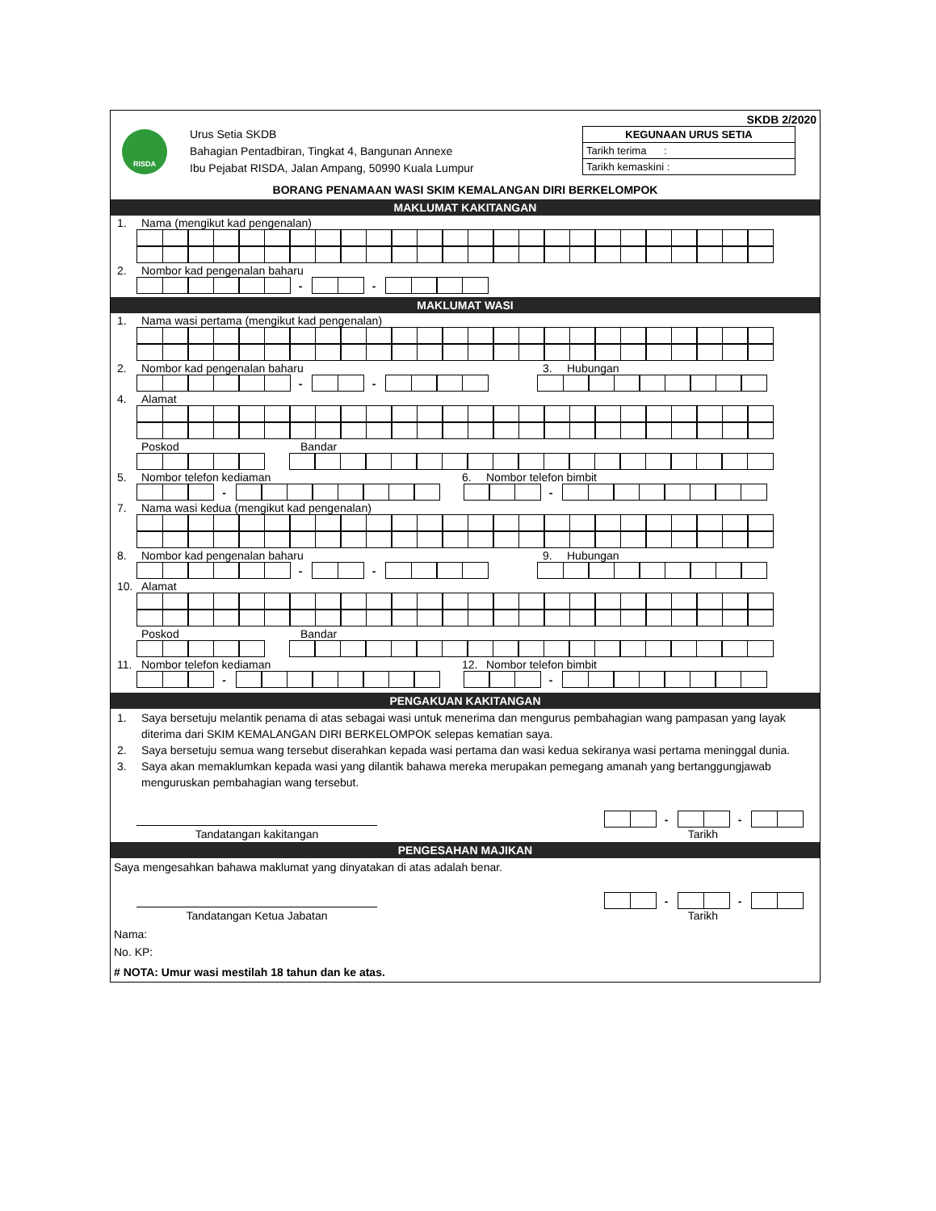SKDB 2/2020
RISDA
Urus Setia SKDB
Bahagian Pentadbiran, Tingkat 4, Bangunan Annexe
Ibu Pejabat RISDA, Jalan Ampang, 50990 Kuala Lumpur
KEGUNAAN URUS SETIA
Tarikh terima :
Tarikh kemaskini :
BORANG PENAMAAN WASI SKIM KEMALANGAN DIRI BERKELOMPOK
MAKLUMAT KAKITANGAN
1. Nama (mengikut kad pengenalan)
2. Nombor kad pengenalan baharu
- -
MAKLUMAT WASI
1. Nama wasi pertama (mengikut kad pengenalan)
2. Nombor kad pengenalan baharu 3. Hubungan
- -
4. Alamat
Poskod Bandar
5. Nombor telefon kediaman 6. Nombor telefon bimbit
- -
7. Nama wasi kedua (mengikut kad pengenalan)
8. Nombor kad pengenalan baharu 9. Hubungan
- -
10. Alamat
Poskod Bandar
11. Nombor telefon kediaman 12. Nombor telefon bimbit
- -
PENGAKUAN KAKITANGAN
1. Saya bersetuju melantik penama di atas sebagai wasi untuk menerima dan mengurus pembahagian wang pampasan yang layak diterima dari SKIM KEMALANGAN DIRI BERKELOMPOK selepas kematian saya.
2. Saya bersetuju semua wang tersebut diserahkan kepada wasi pertama dan wasi kedua sekiranya wasi pertama meninggal dunia.
3. Saya akan memaklumkan kepada wasi yang dilantik bahawa mereka merupakan pemegang amanah yang bertanggungjawab menguruskan pembahagian wang tersebut.
Tandatangan kakitangan
- -
Tarikh
PENGESAHAN MAJIKAN
Saya mengesahkan bahawa maklumat yang dinyatakan di atas adalah benar.
Tandatangan Ketua Jabatan
- -
Tarikh
Nama:
No. KP:
# NOTA: Umur wasi mestilah 18 tahun dan ke atas.